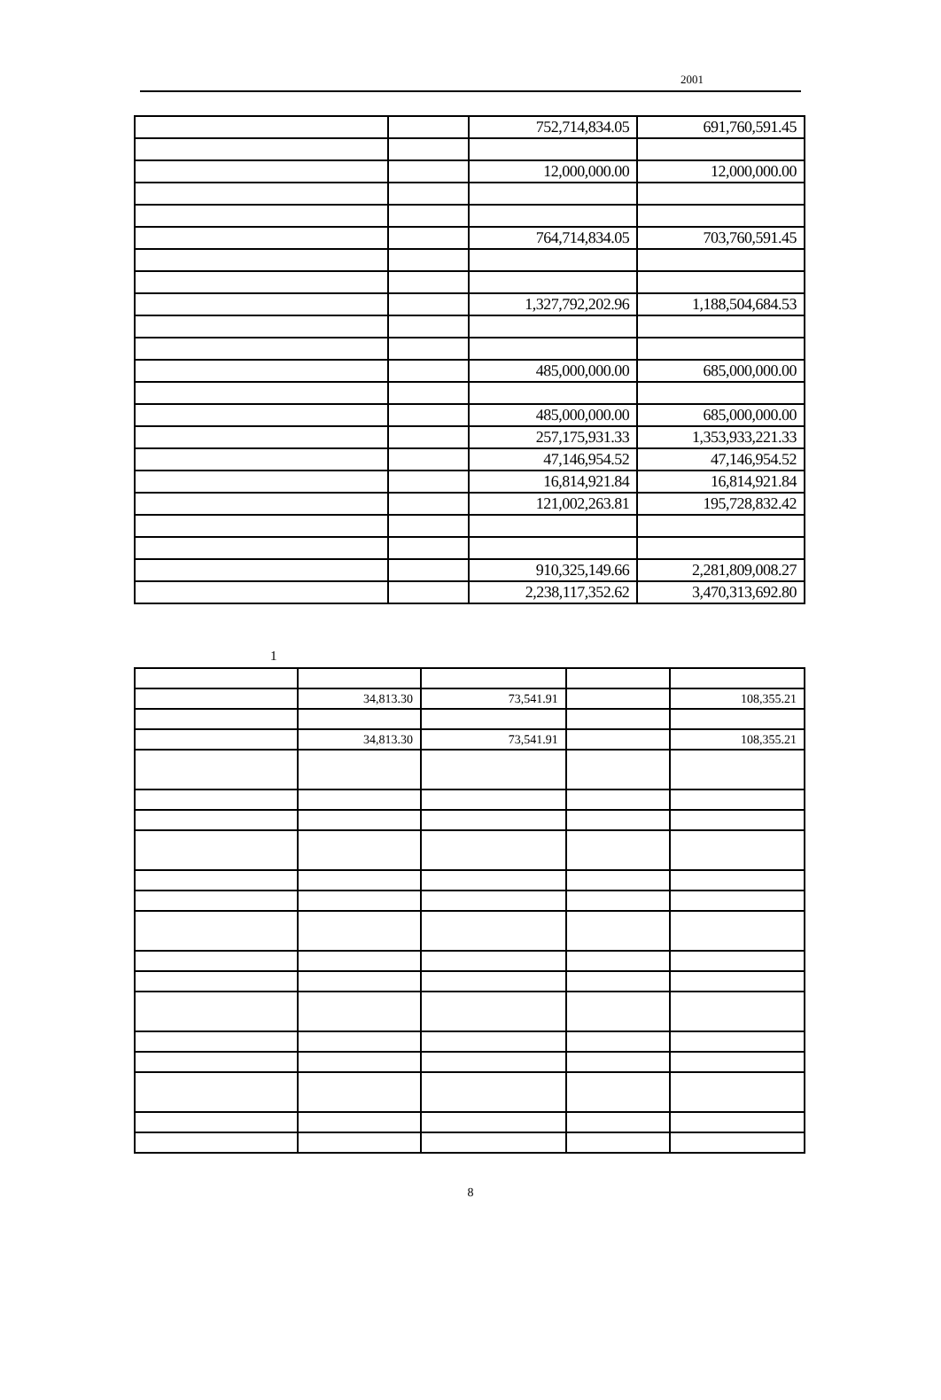2001
| | | 752,714,834.05 | 691,760,591.45 |
| | | 12,000,000.00 | 12,000,000.00 |
| | | 764,714,834.05 | 703,760,591.45 |
| | | 1,327,792,202.96 | 1,188,504,684.53 |
| | | 485,000,000.00 | 685,000,000.00 |
| | | 485,000,000.00 | 685,000,000.00 |
| | | 257,175,931.33 | 1,353,933,221.33 |
| | | 47,146,954.52 | 47,146,954.52 |
| | | 16,814,921.84 | 16,814,921.84 |
| | | 121,002,263.81 | 195,728,832.42 |
| | | 910,325,149.66 | 2,281,809,008.27 |
| | | 2,238,117,352.62 | 3,470,313,692.80 |
1
| | 34,813.30 | 73,541.91 | | 108,355.21 |
| | 34,813.30 | 73,541.91 | | 108,355.21 |
8